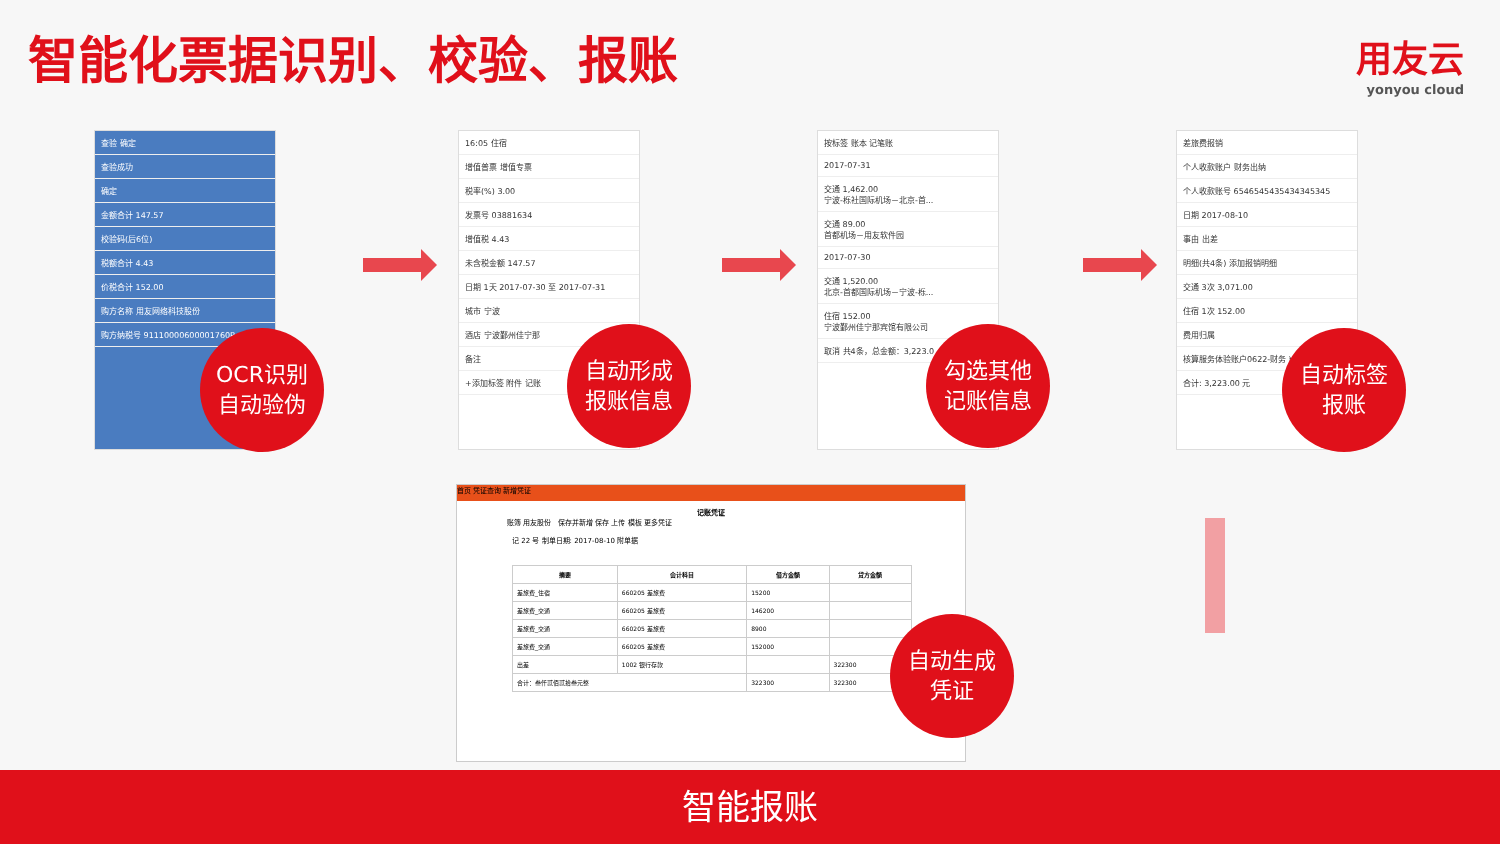智能化票据识别、校验、报账 用友云
yonyou cloud
查验 确定
查验成功
确定
金额合计 147.57
校验码(后6位)
税额合计 4.43
价税合计 152.00
购方名称 用友网络科技股份
购方纳税号 91110000600001760P
OCR识别
自动验伪
16:05 住宿
增值普票 增值专票
税率(%) 3.00
发票号 03881634
增值税 4.43
未含税金额 147.57
日期 1天 2017-07-30 至 2017-07-31
城市 宁波
酒店 宁波鄞州佳宁那
备注
+添加标签 附件 记账
自动形成
报账信息
按标签 账本 记笔账
2017-07-31
交通 1,462.00
宁波-栎社国际机场－北京-首...
交通 89.00
首都机场－用友软件园
2017-07-30
交通 1,520.00
北京-首都国际机场－宁波-栎...
住宿 152.00
宁波鄞州佳宁那宾馆有限公司
取消 共4条，总金额：3,223.0
勾选其他
记账信息
差旅费报销
个人收款账户 财务出纳
个人收款账号 6546545435434345345
日期 2017-08-10
事由 出差
明细(共4条) 添加报销明细
交通 3次 3,071.00
住宿 1次 152.00
费用归属
核算服务体验账户0622-财务 ¥3,223.00
合计: 3,223.00 元
自动标签
报账
首页 凭证查询 新增凭证
记账凭证
账簿 用友股份 保存并新增 保存 上传 模板 更多凭证
记 22 号 制单日期: 2017-08-10 附单据
| 摘要 | 会计科目 | 借方金额 | 贷方金额 |
| --- | --- | --- | --- |
| 差旅费_住宿 | 660205 差旅费 | 15200 | |
| 差旅费_交通 | 660205 差旅费 | 146200 | |
| 差旅费_交通 | 660205 差旅费 | 8900 | |
| 差旅费_交通 | 660205 差旅费 | 152000 | |
| 出差 | 1002 银行存款 | | 322300 |
| 合计：叁仟贰佰贰拾叁元整 | | 322300 | 322300 |
自动生成
凭证
智能报账